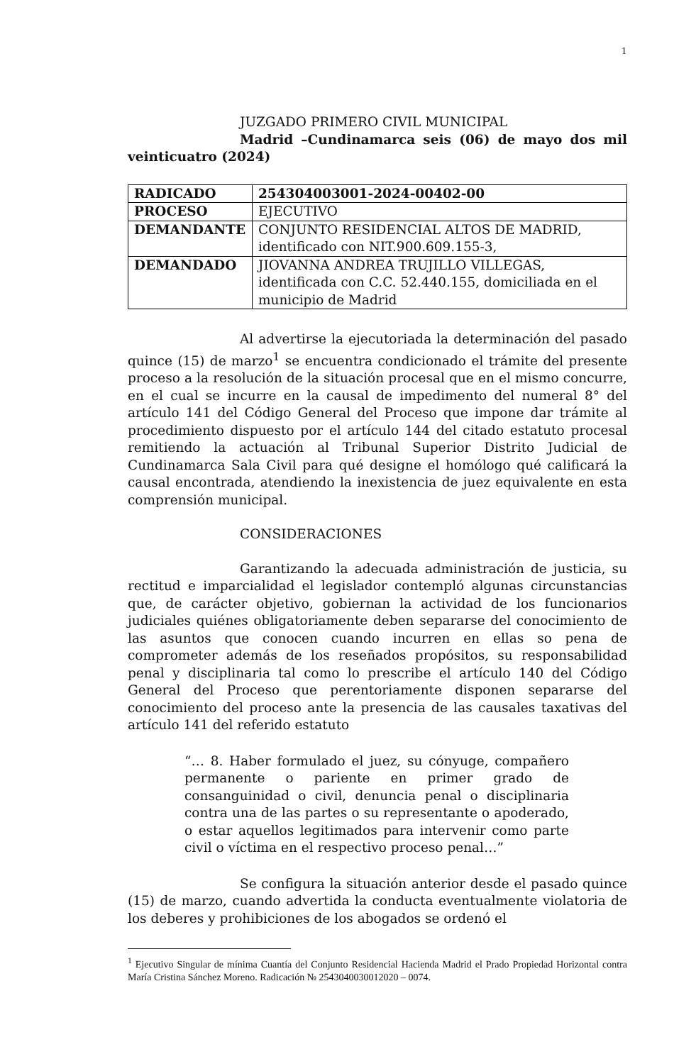1
JUZGADO PRIMERO CIVIL MUNICIPAL
Madrid –Cundinamarca seis (06) de mayo dos mil veinticuatro (2024)
| RADICADO | 254304003001-2024-00402-00 |
| PROCESO | EJECUTIVO |
| DEMANDANTE | CONJUNTO RESIDENCIAL ALTOS DE MADRID, identificado con NIT.900.609.155-3, |
| DEMANDADO | JIOVANNA ANDREA TRUJILLO VILLEGAS, identificada con C.C. 52.440.155, domiciliada en el municipio de Madrid |
Al advertirse la ejecutoriada la determinación del pasado quince (15) de marzo<sup>1</sup> se encuentra condicionado el trámite del presente proceso a la resolución de la situación procesal que en el mismo concurre, en el cual se incurre en la causal de impedimento del numeral 8° del artículo 141 del Código General del Proceso que impone dar trámite al procedimiento dispuesto por el artículo 144 del citado estatuto procesal remitiendo la actuación al Tribunal Superior Distrito Judicial de Cundinamarca Sala Civil para qué designe el homólogo qué calificará la causal encontrada, atendiendo la inexistencia de juez equivalente en esta comprensión municipal.
CONSIDERACIONES
Garantizando la adecuada administración de justicia, su rectitud e imparcialidad el legislador contempló algunas circunstancias que, de carácter objetivo, gobiernan la actividad de los funcionarios judiciales quiénes obligatoriamente deben separarse del conocimiento de las asuntos que conocen cuando incurren en ellas so pena de comprometer además de los reseñados propósitos, su responsabilidad penal y disciplinaria tal como lo prescribe el artículo 140 del Código General del Proceso que perentoriamente disponen separarse del conocimiento del proceso ante la presencia de las causales taxativas del artículo 141 del referido estatuto
“… 8. Haber formulado el juez, su cónyuge, compañero permanente o pariente en primer grado de consanguinidad o civil, denuncia penal o disciplinaria contra una de las partes o su representante o apoderado, o estar aquellos legitimados para intervenir como parte civil o víctima en el respectivo proceso penal…”
Se configura la situación anterior desde el pasado quince (15) de marzo, cuando advertida la conducta eventualmente violatoria de los deberes y prohibiciones de los abogados se ordenó el
<sup>1</sup> Ejecutivo Singular de mínima Cuantía del Conjunto Residencial Hacienda Madrid el Prado Propiedad Horizontal contra María Cristina Sánchez Moreno. Radicación № 2543040030012020 – 0074.